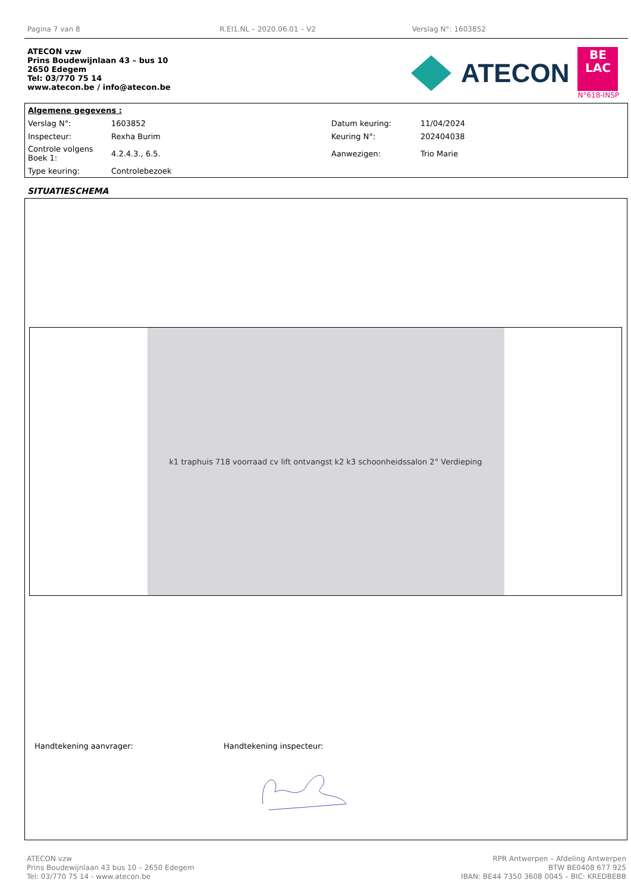Pagina 7 van 8 R.EI1.NL – 2020.06.01 – V2 Verslag N°: 1603852
ATECON vzw
Prins Boudewijnlaan 43 – bus 10
2650 Edegem
Tel: 03/770 75 14
www.atecon.be / info@atecon.be
ATECON
BE
LAC
N°618-INSP
| Algemene gegevens : | | | |
| Verslag N°: | 1603852 | Datum keuring: | 11/04/2024 |
| Inspecteur: | Rexha Burim | Keuring N°: | 202404038 |
| Controle volgens Boek 1: | 4.2.4.3., 6.5. | Aanwezigen: | Trio Marie |
| Type keuring: | Controlebezoek | | |
SITUATIESCHEMA
k1 traphuis 718 voorraad cv lift ontvangst k2 k3 schoonheidssalon 2° Verdieping
Handtekening aanvrager: Handtekening inspecteur:
ATECON vzw
Prins Boudewijnlaan 43 bus 10 – 2650 Edegem
Tel: 03/770 75 14 - www.atecon.be
RPR Antwerpen – Afdeling Antwerpen
BTW BE0408 677 925
IBAN: BE44 7350 3608 0045 – BIC: KREDBEBB